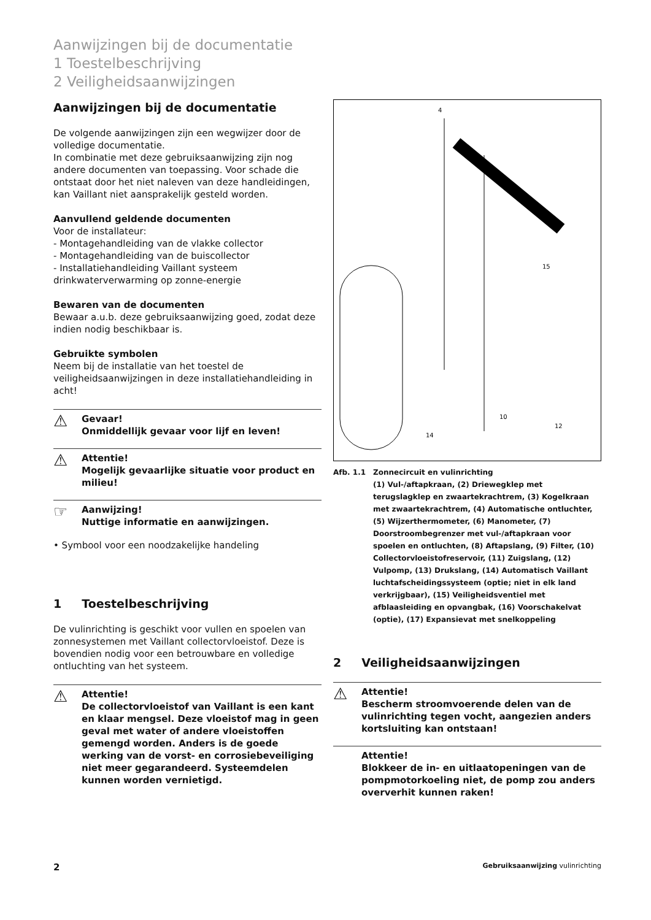Aanwijzingen bij de documentatie
1 Toestelbeschrijving
2 Veiligheidsaanwijzingen
Aanwijzingen bij de documentatie
De volgende aanwijzingen zijn een wegwijzer door de volledige documentatie.
In combinatie met deze gebruiksaanwijzing zijn nog andere documenten van toepassing. Voor schade die ontstaat door het niet naleven van deze handleidingen, kan Vaillant niet aansprakelijk gesteld worden.
Aanvullend geldende documenten
Voor de installateur:
- Montagehandleiding van de vlakke collector
- Montagehandleiding van de buiscollector
- Installatiehandleiding Vaillant systeem drinkwaterverwarming op zonne-energie
Bewaren van de documenten
Bewaar a.u.b. deze gebruiksaanwijzing goed, zodat deze indien nodig beschikbaar is.
Gebruikte symbolen
Neem bij de installatie van het toestel de veiligheidsaanwijzingen in deze installatiehandleiding in acht!
⚠ Gevaar!
Onmiddellijk gevaar voor lijf en leven!
⚠ Attentie!
Mogelijk gevaarlijke situatie voor product en milieu!
☞ Aanwijzing!
Nuttige informatie en aanwijzingen.
• Symbool voor een noodzakelijke handeling
1 Toestelbeschrijving
De vulinrichting is geschikt voor vullen en spoelen van zonnesystemen met Vaillant collectorvloeistof. Deze is bovendien nodig voor een betrouwbare en volledige ontluchting van het systeem.
⚠ Attentie!
De collectorvloeistof van Vaillant is een kant en klaar mengsel. Deze vloeistof mag in geen geval met water of andere vloeistoffen gemengd worden. Anders is de goede werking van de vorst- en corrosiebeveiliging niet meer gegarandeerd. Systeemdelen kunnen worden vernietigd.
4
15
12
14
10
Afb. 1.1 Zonnecircuit en vulinrichting
(1) Vul-/aftapkraan, (2) Driewegklep met terugslagklep en zwaartekrachtrem, (3) Kogelkraan met zwaartekrachtrem, (4) Automatische ontluchter, (5) Wijzerthermometer, (6) Manometer, (7) Doorstroombegrenzer met vul-/aftapkraan voor spoelen en ontluchten, (8) Aftapslang, (9) Filter, (10) Collectorvloeistofreservoir, (11) Zuigslang, (12) Vulpomp, (13) Drukslang, (14) Automatisch Vaillant luchtafscheidingssysteem (optie; niet in elk land verkrijgbaar), (15) Veiligheidsventiel met afblaasleiding en opvangbak, (16) Voorschakelvat (optie), (17) Expansievat met snelkoppeling
2 Veiligheidsaanwijzingen
⚠ Attentie!
Bescherm stroomvoerende delen van de vulinrichting tegen vocht, aangezien anders kortsluiting kan ontstaan!
Attentie!
Blokkeer de in- en uitlaatopeningen van de pompmotorkoeling niet, de pomp zou anders oververhit kunnen raken!
2 Gebruiksaanwijzing vulinrichting